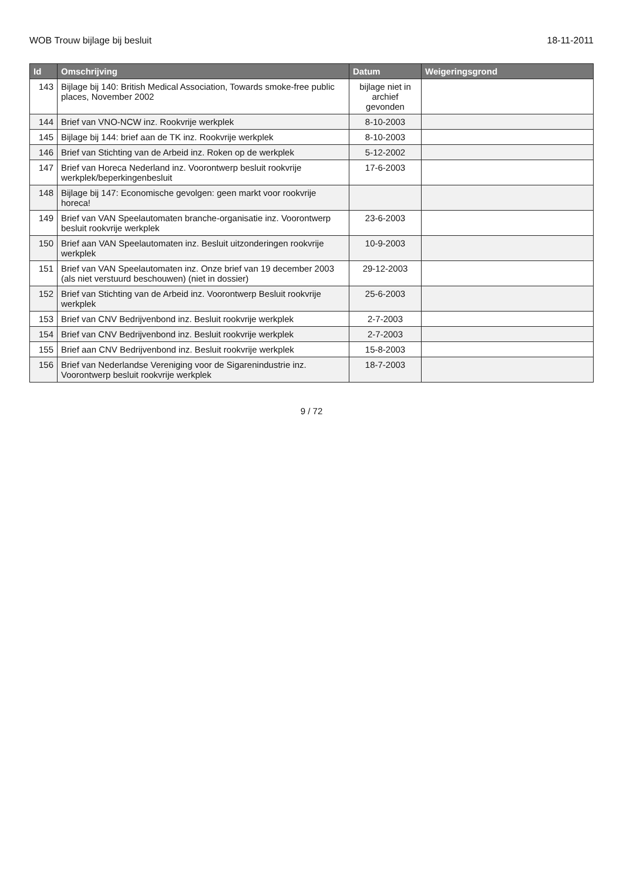WOB Trouw bijlage bij besluit 18-11-2011
| Id | Omschrijving | Datum | Weigeringsgrond |
| --- | --- | --- | --- |
| 143 | Bijlage bij 140: British Medical Association, Towards smoke-free public places, November 2002 | bijlage niet in archief gevonden | |
| 144 | Brief van VNO-NCW inz. Rookvrije werkplek | 8-10-2003 | |
| 145 | Bijlage bij 144: brief aan de TK inz. Rookvrije werkplek | 8-10-2003 | |
| 146 | Brief van Stichting van de Arbeid inz. Roken op de werkplek | 5-12-2002 | |
| 147 | Brief van Horeca Nederland inz. Voorontwerp besluit rookvrije werkplek/beperkingenbesluit | 17-6-2003 | |
| 148 | Bijlage bij 147: Economische gevolgen: geen markt voor rookvrije horeca! | | |
| 149 | Brief van VAN Speelautomaten branche-organisatie inz. Voorontwerp besluit rookvrije werkplek | 23-6-2003 | |
| 150 | Brief aan VAN Speelautomaten inz. Besluit uitzonderingen rookvrije werkplek | 10-9-2003 | |
| 151 | Brief van VAN Speelautomaten inz. Onze brief van 19 december 2003 (als niet verstuurd beschouwen) (niet in dossier) | 29-12-2003 | |
| 152 | Brief van Stichting van de Arbeid inz. Voorontwerp Besluit rookvrije werkplek | 25-6-2003 | |
| 153 | Brief van CNV Bedrijvenbond inz. Besluit rookvrije werkplek | 2-7-2003 | |
| 154 | Brief van CNV Bedrijvenbond inz. Besluit rookvrije werkplek | 2-7-2003 | |
| 155 | Brief aan CNV Bedrijvenbond inz. Besluit rookvrije werkplek | 15-8-2003 | |
| 156 | Brief van Nederlandse Vereniging voor de Sigarenindustrie inz. Voorontwerp besluit rookvrije werkplek | 18-7-2003 | |
9 / 72